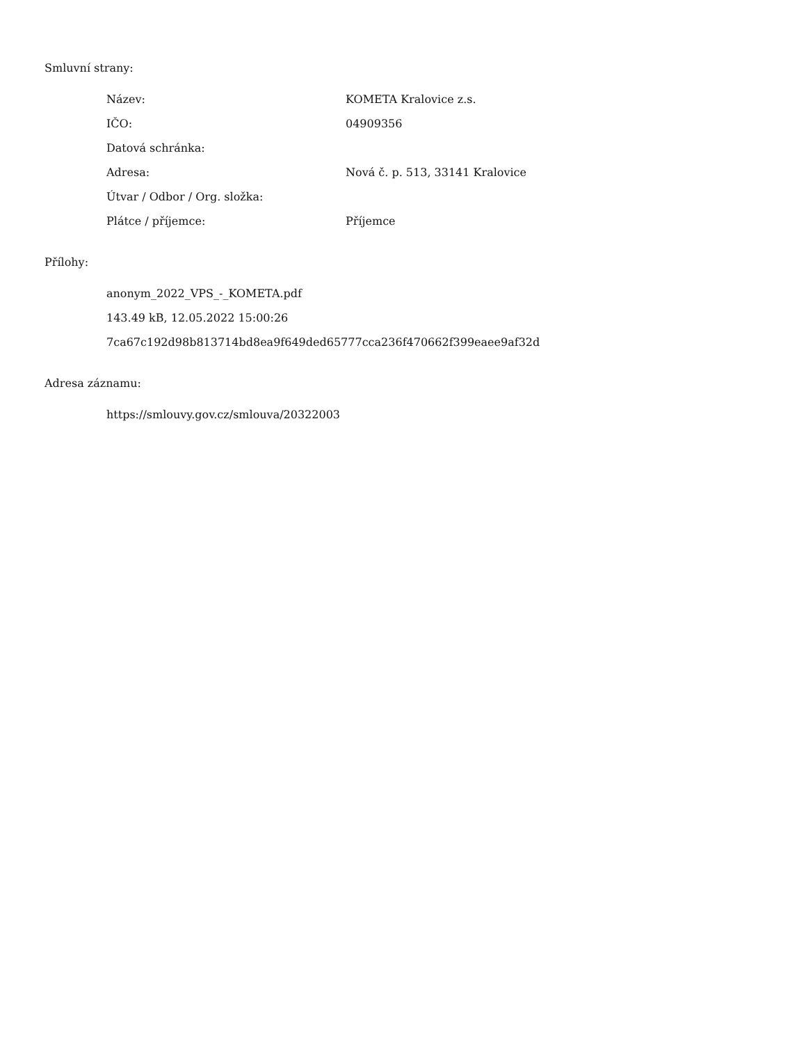Smluvní strany:
| Název: | KOMETA Kralovice z.s. |
| IČO: | 04909356 |
| Datová schránka: | |
| Adresa: | Nová č. p. 513, 33141 Kralovice |
| Útvar / Odbor / Org. složka: | |
| Plátce / příjemce: | Příjemce |
Přílohy:
anonym_2022_VPS_-_KOMETA.pdf
143.49 kB, 12.05.2022 15:00:26
7ca67c192d98b813714bd8ea9f649ded65777cca236f470662f399eaee9af32d
Adresa záznamu:
https://smlouvy.gov.cz/smlouva/20322003